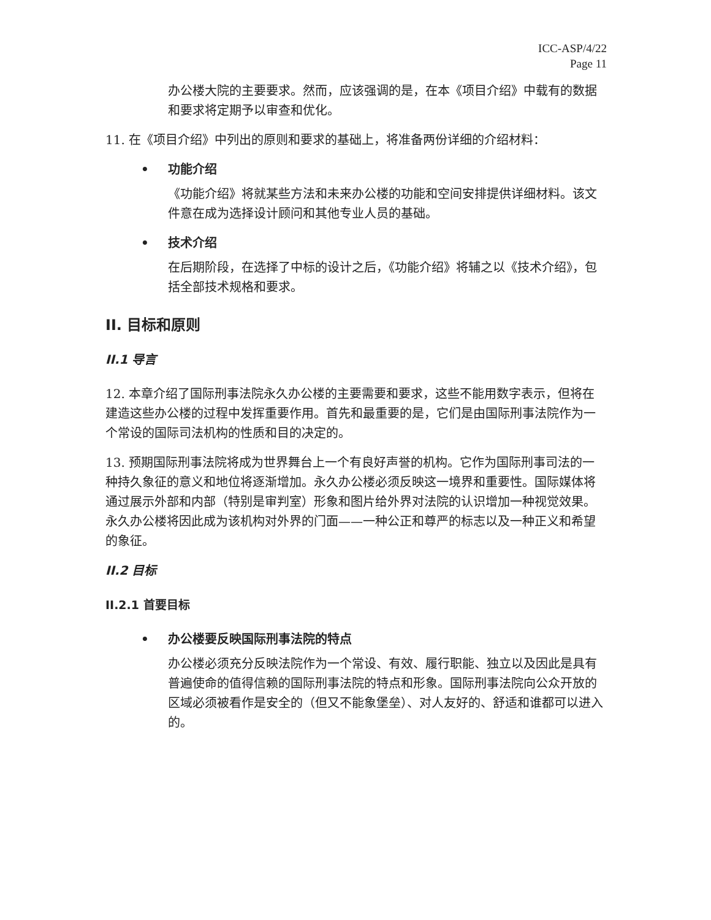ICC-ASP/4/22
Page 11
办公楼大院的主要要求。然而，应该强调的是，在本《项目介绍》中载有的数据和要求将定期予以审查和优化。
11. 在《项目介绍》中列出的原则和要求的基础上，将准备两份详细的介绍材料：
• 功能介绍
《功能介绍》将就某些方法和未来办公楼的功能和空间安排提供详细材料。该文件意在成为选择设计顾问和其他专业人员的基础。
• 技术介绍
在后期阶段，在选择了中标的设计之后，《功能介绍》将辅之以《技术介绍》，包括全部技术规格和要求。
II. 目标和原则
II.1 导言
12. 本章介绍了国际刑事法院永久办公楼的主要需要和要求，这些不能用数字表示，但将在建造这些办公楼的过程中发挥重要作用。首先和最重要的是，它们是由国际刑事法院作为一个常设的国际司法机构的性质和目的决定的。
13. 预期国际刑事法院将成为世界舞台上一个有良好声誉的机构。它作为国际刑事司法的一种持久象征的意义和地位将逐渐增加。永久办公楼必须反映这一境界和重要性。国际媒体将通过展示外部和内部（特别是审判室）形象和图片给外界对法院的认识增加一种视觉效果。永久办公楼将因此成为该机构对外界的门面——一种公正和尊严的标志以及一种正义和希望的象征。
II.2 目标
II.2.1 首要目标
• 办公楼要反映国际刑事法院的特点
办公楼必须充分反映法院作为一个常设、有效、履行职能、独立以及因此是具有普遍使命的值得信赖的国际刑事法院的特点和形象。国际刑事法院向公众开放的区域必须被看作是安全的（但又不能象堡垒）、对人友好的、舒适和谁都可以进入的。